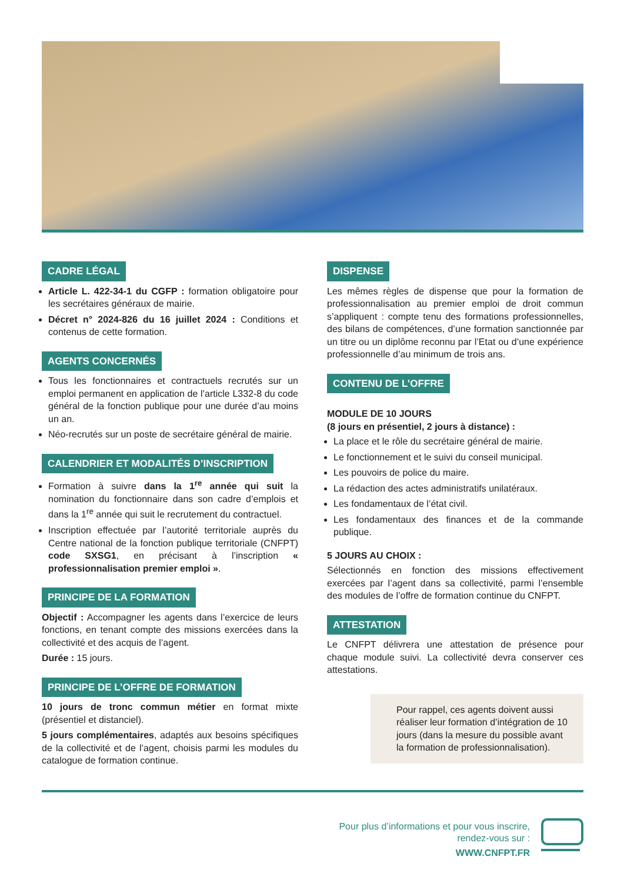CADRE LÉGAL
Article L. 422-34-1 du CGFP : formation obligatoire pour les secrétaires généraux de mairie.
Décret n° 2024-826 du 16 juillet 2024 : Conditions et contenus de cette formation.
AGENTS CONCERNÉS
Tous les fonctionnaires et contractuels recrutés sur un emploi permanent en application de l’article L332-8 du code général de la fonction publique pour une durée d’au moins un an.
Néo-recrutés sur un poste de secrétaire général de mairie.
CALENDRIER ET MODALITÉS D’INSCRIPTION
Formation à suivre dans la 1<sup>re</sup> année qui suit la nomination du fonctionnaire dans son cadre d’emplois et dans la 1<sup>re</sup> année qui suit le recrutement du contractuel.
Inscription effectuée par l’autorité territoriale auprès du Centre national de la fonction publique territoriale (CNFPT) code SXSG1, en précisant à l’inscription « professionnalisation premier emploi ».
PRINCIPE DE LA FORMATION
Objectif : Accompagner les agents dans l’exercice de leurs fonctions, en tenant compte des missions exercées dans la collectivité et des acquis de l’agent.
Durée : 15 jours.
PRINCIPE DE L’OFFRE DE FORMATION
10 jours de tronc commun métier en format mixte (présentiel et distanciel).
5 jours complémentaires, adaptés aux besoins spécifiques de la collectivité et de l’agent, choisis parmi les modules du catalogue de formation continue.
DISPENSE
Les mêmes règles de dispense que pour la formation de professionnalisation au premier emploi de droit commun s’appliquent : compte tenu des formations professionnelles, des bilans de compétences, d’une formation sanctionnée par un titre ou un diplôme reconnu par l’Etat ou d’une expérience professionnelle d’au minimum de trois ans.
CONTENU DE L’OFFRE
MODULE DE 10 JOURS
(8 jours en présentiel, 2 jours à distance) :
La place et le rôle du secrétaire général de mairie.
Le fonctionnement et le suivi du conseil municipal.
Les pouvoirs de police du maire.
La rédaction des actes administratifs unilatéraux.
Les fondamentaux de l’état civil.
Les fondamentaux des finances et de la commande publique.
5 JOURS AU CHOIX :
Sélectionnés en fonction des missions effectivement exercées par l’agent dans sa collectivité, parmi l’ensemble des modules de l’offre de formation continue du CNFPT.
ATTESTATION
Le CNFPT délivrera une attestation de présence pour chaque module suivi. La collectivité devra conserver ces attestations.
Pour rappel, ces agents doivent aussi réaliser leur formation d’intégration de 10 jours (dans la mesure du possible avant la formation de professionnalisation).
Pour plus d’informations et pour vous inscrire,
rendez-vous sur :
WWW.CNFPT.FR